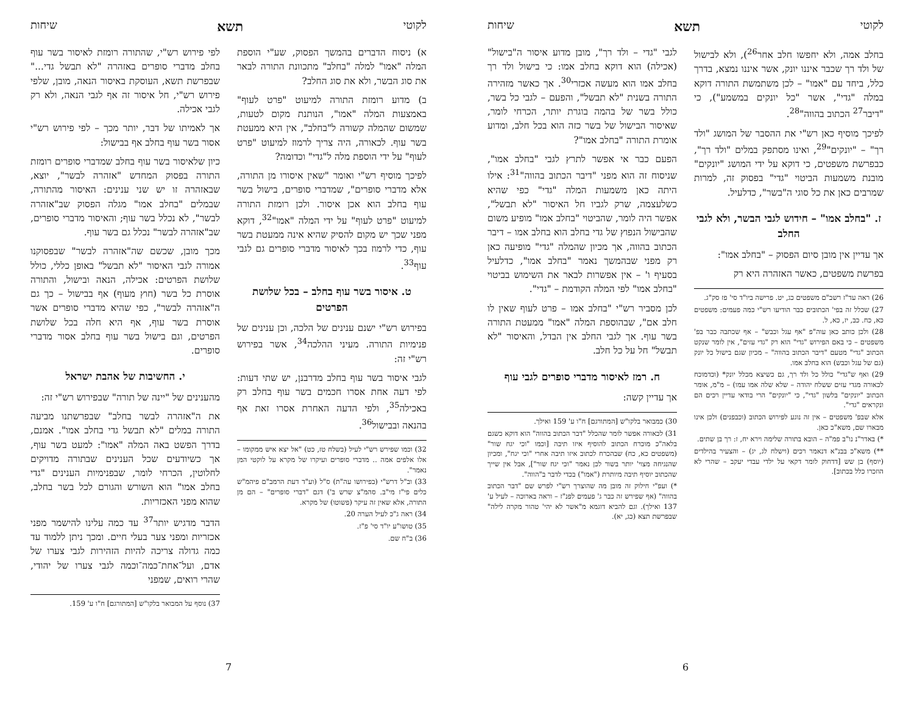לקוטי תשא שיחות
בחלב אמה, ולא יחפשו חלב אחר<sup>26</sup>), ולא לבישול של ולד רך שכבר איננו יונק, אשר איננו נמצא, בדרך כלל, ביחד עם "אמו" – לכן משתמשת התורה דוקא במלה "גדי", אשר "כל יונקים במשמע"), כי "דיבר<sup>27</sup> הכתוב בהווה"<sup>28</sup>.
לפיכך מוסיף כאן רש"י את ההסבר של המושג "ולד רך" – "יונקים"<sup>29</sup>, ואינו מסתפק במלים "ולד רך", כבפרשת משפטים, כי דוקא על ידי המושג "יונקים" מובנת משמעות הביטוי "גדי" בפסוק זה, למרות שמרבים כאן את כל סוגי ה"בשר", כדלעיל.
ז. "בחלב אמו" – חידוש לגבי הבשר, ולא לגבי החלב
אך עדיין אין מובן סיום הפסוק – "בחלב אמו":
בפרשת משפטים, כאשר האזהרה היא רק
26) ראה עד"ז רשב"ם משפטים כג, יט. פרישה ביו"ד סי' פז סק"ג.
27) שכלל זה בפי' הכתובים כבר הודיעו רש"י כמה פעמים: משפטים כא, כח. כב, יז, כא, ל.
28) ולכן כותב כאן עוה"פ "אף עגל וכבש" – אף שכתבה כבר בפ' משפטים – כי באם הפירוש "גדי" הוא רק "גדי עזים", אין לומר שנקט הכתוב "גדי" מטעם "דיבר הכתוב בהווה" – מכיון שגם בישול כל יונק (גם של עגל וכבש) הוא בחלב אמו.
29) ואף ש"גדי" כולל כל ולד רך, גם כשיצא מכלל יונק* (וכדמוכח לכאורה מגדי עזים ששלח יהודה – שלא שלה אמו עמו) – מ"מ, אומר הכתוב "יונקים" בלשון "גדי", כי "יונקים" הרי בודאי עדיין רכים הם ונקראים "גדי".
אלא שבפ' משפטים – אין זה נוגע לפירוש הכתוב (וכבפנים) ולכן אינו מבארו שם, משא"כ כאן.
*) באדר"נ נו"ב פמ"ה – הובא בתורה שלימה וירא יח, ז: רך בן שתים.
**) משא"כ בבנ"א דנאמר רכים (וישלח לג, יג) – והצעיר בהילדים (יוסף) בן שש [דדחוק לומר דקאי על ילדי עבדי יעקב – שהרי לא הוזכרו כלל בכתוב].
לגבי "גדי – ולד רך", מובן מדוע איסור ה"בישול" (אכילה) הוא דוקא בחלב אמו: כי בישול ולד רך בחלב אמו הוא מעשה אכזרי<sup>30</sup>. אך כאשר מזהירה התורה בשנית "לא תבשל", והפעם – לגבי כל בשר, כולל בשר של בהמה בוגרת יותר, הכרחי לומר, שאיסור הבישול של בשר כזה הוא בכל חלב, ומדוע אומרת התורה "בחלב אמו"?
הפעם כבר אי אפשר לתרץ לגבי "בחלב אמו", שניסוח זה הוא מפני "דיבר הכתוב בהווה"<sup>31</sup>: אילו היתה כאן משמעות המלה "גדי" כפי שהיא כשלעצמה, שרק לגביו חל האיסור "לא תבשל", אפשר היה לומר, שהביטוי "בחלב אמו" מופיע משום שהבישול הנפוץ של גדי בחלב הוא בחלב אמו – דיבר הכתוב בהווה, אך מכיון שהמלה "גדי" מופיעה כאן רק מפני שבהמשך נאמר "בחלב אמו", כדלעיל בסעיף ו' – אין אפשרות לבאר את השימוש בביטוי "בחלב אמו" לפי המלה הקודמת – "גדי".
לכן מסביר רש"י "בחלב אמו – פרט לעוף שאין לו חלב אם", שבהוספת המלה "אמו" ממעטת התורה בשר עוף. אך לגבי החלב אין הבדל, והאיסור "לא תבשל" חל על כל חלב.
ח. רמז לאיסור מדברי סופרים לגבי עוף
אך עדיין קשה:
30) כמבואר בלקו"ש [המתורגם] ח"ו ע' 159 ואילך.
31) לכאורה אפשר לומר שהכלל "דבר הכתוב בהווה" הוא דוקא כשגם בלאה"כ מוכרח הכתוב להוסיף איזו תיבה [וכמו "וכי יגח שור" (משפטים כא, כח) שבהכרח לכתוב איזו תיבה אחרי "וכי יגח", ומכיון שהנגיחה מצוי' יותר בשור לכן נאמר "וכי יגח שור"], אבל אין שייך שהכתוב יוסיף תיבה מיותרת ("אמו") בכדי לדבר ב"הווה".
*) ועפ"י חילוק זה מובן מה שהוצרך רש"י לפרש שם "דבר הכתוב בהווה" (אף שפירש זה כבר ג' פעמים לפנ"ז – וראה בארוכה – לעיל ע' 137 ואילך). וגם להביא דוגמא מ"אשר לא יהי' טהור מקרה לילה" שבפרשת תצא (כג, יא).
6
לקוטי תשא שיחות
א) ניסוח הדברים בהמשך הפסוק, שע"י הוספת המלה "אמו" למלה "בחלב" מתכוונת התורה לבאר את סוג הבשר, ולא את סוג החלב?
ב) מדוע רומזת התורה למיעוט "פרט לעוף" באמצעות המלה "אמו", הנותנת מקום לטעות, שמשום שהמלה קשורה ל"בחלב", אין היא ממעטת בשר עוף. לכאורה, היה צריך לרמוז למיעוט "פרט לעוף" על ידי הוספת מלה ל"גדי" וכדומה?
לפיכך מוסיף רש"י ואומר "שאין איסורו מן התורה, אלא מדברי סופרים", שמדברי סופרים, בישול בשר עוף בחלב הוא אכן איסור. ולכן רומזת התורה למיעוט "פרט לעוף" על ידי המלה "אמו"<sup>32</sup>, דוקא מפני שכך יש מקום להסיק שהיא אינה ממעטת בשר עוף, כדי לרמוז בכך לאיסור מדברי סופרים גם לגבי עוף<sup>33</sup>.
ט. איסור בשר עוף בחלב – בכל שלושת הפרטים
בפירוש רש"י ישנם ענינים של הלכה, וכן ענינים של פנימיות התורה. מעיני ההלכה<sup>34</sup>, אשר בפירוש רש"י זה:
לגבי איסור בשר עוף בחלב מדרבנן, יש שתי דעות: לפי דעה אחת אסרו חכמים בשר עוף בחלב רק באכילה<sup>35</sup>, ולפי הדעה האחרת אסרו זאת אף בהנאה ובבישול<sup>36</sup>.
32) וכמו שפירש רש"י לעיל (בשלח טז, כט) "אל יצא איש ממקומו – אלו אלפים אמה .. מדברי סופרים ועיקרו של מקרא על לוקטי המן נאמר".
33) וב"ל דרש"י (בפירושו עה"ת) ס"ל (וע"ד דעת הרמב"ם פיהמ"ש כלים פי"ז מי"ב. סהמ"צ שרש ב') דגם "דברי סופרים" – הם מן התורה, אלא שאין זה עיקר (פשוטו) של מקרא.
34) ראה ג"כ לעיל הערה 20.
35) טושו"ע יו"ד סי' פ"ז.
36) ב"ח שם.
לפי פירוש רש"י, שהתורה רומזת לאיסור בשר עוף בחלב מדברי סופרים באזהרה "לא תבשל גדי..." שבפרשת תשא, העוסקת באיסור הנאה, מובן, שלפי פירוש רש"י, חל איסור זה אף לגבי הנאה, ולא רק לגבי אכילה.
אך לאמיתו של דבר, יותר מכך – לפי פירוש רש"י אסור בשר עוף בחלב אף בבישול:
כיון שלאיסור בשר עוף בחלב שמדברי סופרים רומזת התורה בפסוק המחדש "אזהרה לבשר", יוצא, שבאזהרה זו יש שני ענינים: האיסור מהתורה, שבמלים "בחלב אמו" מגלה הפסוק שב"אזהרה לבשר", לא נכלל בשר עוף; והאיסור מדברי סופרים, שב"אזהרה לבשר" נכלל גם בשר עוף.
מכך מובן, שכשם שה"אזהרה לבשר" שבפסוקנו אמורה לגבי האיסור "לא תבשל" באופן כללי, כולל שלושת הפרטים: אכילה, הנאה ובישול, והתורה אוסרת כל בשר (חוץ מעוף) אף בבישול – כך גם ה"אזהרה לבשר", כפי שהיא מדברי סופרים אשר אוסרת בשר עוף, אף היא חלה בכל שלושת הפרטים, וגם בישול בשר עוף בחלב אסור מדברי סופרים.
י. החשיבות של אהבת ישראל
מהענינים של "יינה של תורה" שבפירוש רש"י זה:
את ה"אזהרה לבשר בחלב" שבפרשתנו מביעה התורה במלים "לא תבשל גדי בחלב אמו". אמנם, בדרך הפשט באה המלה "אמו": למעט בשר עוף, אך כשיודעים שכל הענינים שבתורה מדויקים לחלוטין, הכרחי לומר, שבפנימיות הענינים "גדי בחלב אמו" הוא השורש והגורם לכל בשר בחלב, שהוא מפני האכזריות.
הדבר מדגיש יותר<sup>37</sup> עד כמה עלינו להישמר מפני אכזריות ומפני צער בעלי חיים. ומכך ניתן ללמוד עד כמה גדולה צריכה להיות הזהירות לגבי צערו של אדם, ועל־אחת־כמה־וכמה לגבי צערו של יהודי, שהרי רואים, שמפני
37) נוסף על המבואר בלקו"ש [המתורגם] ח"ו ע' 159.
7